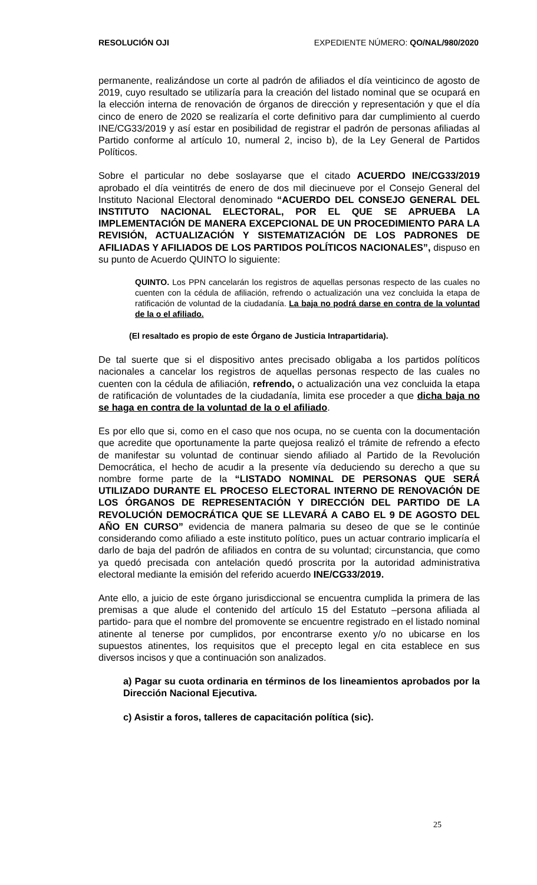RESOLUCIÓN OJI EXPEDIENTE NÚMERO: QO/NAL/980/2020
permanente, realizándose un corte al padrón de afiliados el día veinticinco de agosto de 2019, cuyo resultado se utilizaría para la creación del listado nominal que se ocupará en la elección interna de renovación de órganos de dirección y representación y que el día cinco de enero de 2020 se realizaría el corte definitivo para dar cumplimiento al cuerdo INE/CG33/2019 y así estar en posibilidad de registrar el padrón de personas afiliadas al Partido conforme al artículo 10, numeral 2, inciso b), de la Ley General de Partidos Políticos.
Sobre el particular no debe soslayarse que el citado ACUERDO INE/CG33/2019 aprobado el día veintitrés de enero de dos mil diecinueve por el Consejo General del Instituto Nacional Electoral denominado “ACUERDO DEL CONSEJO GENERAL DEL INSTITUTO NACIONAL ELECTORAL, POR EL QUE SE APRUEBA LA IMPLEMENTACIÓN DE MANERA EXCEPCIONAL DE UN PROCEDIMIENTO PARA LA REVISIÓN, ACTUALIZACIÓN Y SISTEMATIZACIÓN DE LOS PADRONES DE AFILIADAS Y AFILIADOS DE LOS PARTIDOS POLÍTICOS NACIONALES”, dispuso en su punto de Acuerdo QUINTO lo siguiente:
QUINTO. Los PPN cancelarán los registros de aquellas personas respecto de las cuales no cuenten con la cédula de afiliación, refrendo o actualización una vez concluida la etapa de ratificación de voluntad de la ciudadanía. La baja no podrá darse en contra de la voluntad de la o el afiliado.
(El resaltado es propio de este Órgano de Justicia Intrapartidaria).
De tal suerte que si el dispositivo antes precisado obligaba a los partidos políticos nacionales a cancelar los registros de aquellas personas respecto de las cuales no cuenten con la cédula de afiliación, refrendo, o actualización una vez concluida la etapa de ratificación de voluntades de la ciudadanía, limita ese proceder a que dicha baja no se haga en contra de la voluntad de la o el afiliado.
Es por ello que si, como en el caso que nos ocupa, no se cuenta con la documentación que acredite que oportunamente la parte quejosa realizó el trámite de refrendo a efecto de manifestar su voluntad de continuar siendo afiliado al Partido de la Revolución Democrática, el hecho de acudir a la presente vía deduciendo su derecho a que su nombre forme parte de la “LISTADO NOMINAL DE PERSONAS QUE SERÁ UTILIZADO DURANTE EL PROCESO ELECTORAL INTERNO DE RENOVACIÓN DE LOS ÓRGANOS DE REPRESENTACIÓN Y DIRECCIÓN DEL PARTIDO DE LA REVOLUCIÓN DEMOCRÁTICA QUE SE LLEVARÁ A CABO EL 9 DE AGOSTO DEL AÑO EN CURSO” evidencia de manera palmaria su deseo de que se le continúe considerando como afiliado a este instituto político, pues un actuar contrario implicaría el darlo de baja del padrón de afiliados en contra de su voluntad; circunstancia, que como ya quedó precisada con antelación quedó proscrita por la autoridad administrativa electoral mediante la emisión del referido acuerdo INE/CG33/2019.
Ante ello, a juicio de este órgano jurisdiccional se encuentra cumplida la primera de las premisas a que alude el contenido del artículo 15 del Estatuto –persona afiliada al partido- para que el nombre del promovente se encuentre registrado en el listado nominal atinente al tenerse por cumplidos, por encontrarse exento y/o no ubicarse en los supuestos atinentes, los requisitos que el precepto legal en cita establece en sus diversos incisos y que a continuación son analizados.
a) Pagar su cuota ordinaria en términos de los lineamientos aprobados por la Dirección Nacional Ejecutiva.
c) Asistir a foros, talleres de capacitación política (sic).
25